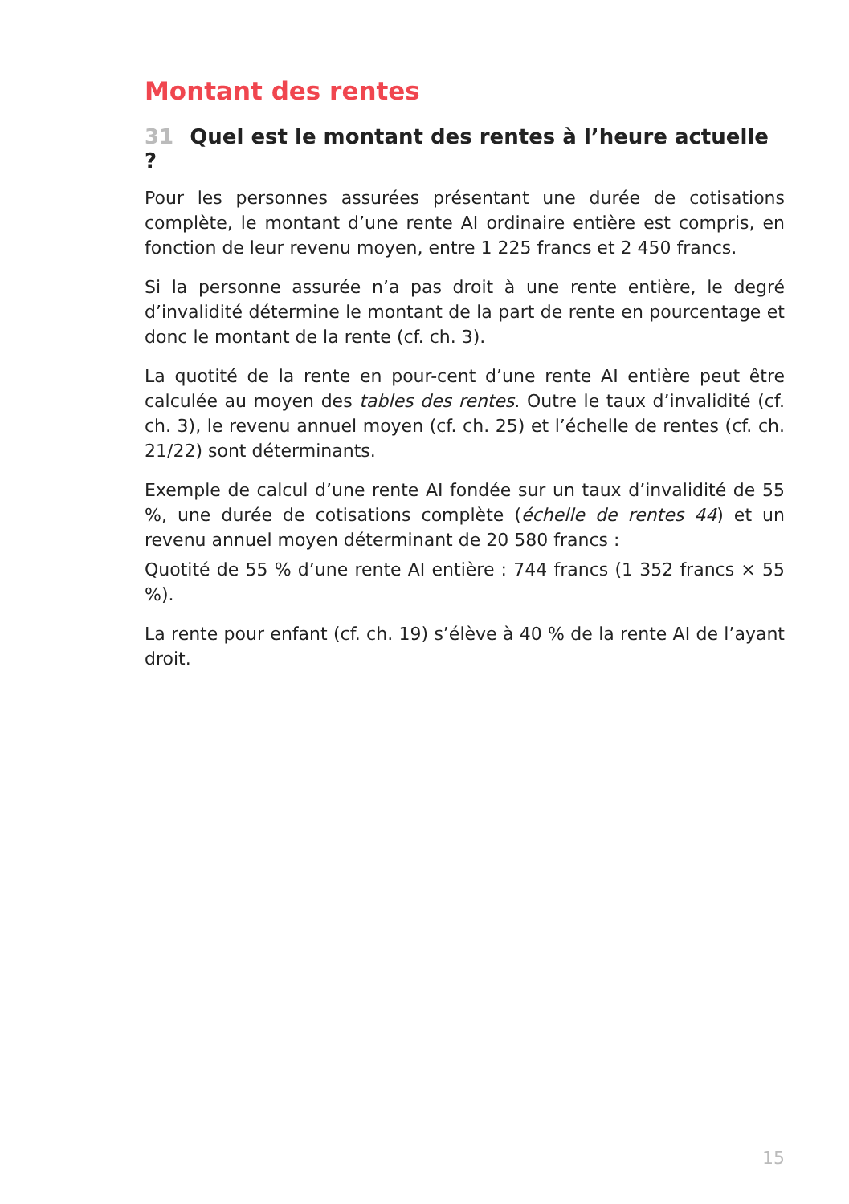Montant des rentes
31 Quel est le montant des rentes à l’heure actuelle ?
Pour les personnes assurées présentant une durée de cotisations complète, le montant d’une rente AI ordinaire entière est compris, en fonction de leur revenu moyen, entre 1 225 francs et 2 450 francs.
Si la personne assurée n’a pas droit à une rente entière, le degré d’invalidité détermine le montant de la part de rente en pourcentage et donc le montant de la rente (cf. ch. 3).
La quotité de la rente en pour-cent d’une rente AI entière peut être calculée au moyen des tables des rentes. Outre le taux d’invalidité (cf. ch. 3), le revenu annuel moyen (cf. ch. 25) et l’échelle de rentes (cf. ch. 21/22) sont déterminants.
Exemple de calcul d’une rente AI fondée sur un taux d’invalidité de 55 %, une durée de cotisations complète (échelle de rentes 44) et un revenu annuel moyen déterminant de 20 580 francs :
Quotité de 55 % d’une rente AI entière : 744 francs (1 352 francs × 55 %).
La rente pour enfant (cf. ch. 19) s’élève à 40 % de la rente AI de l’ayant droit.
15